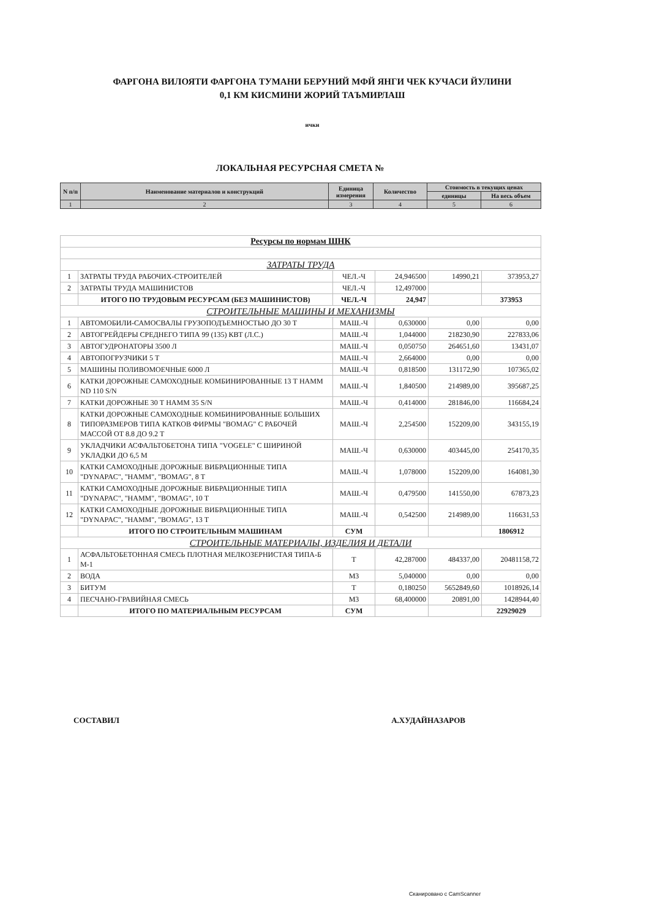ФАРГОНА ВИЛОЯТИ ФАРГОНА ТУМАНИ БЕРУНИЙ МФЙ ЯНГИ ЧЕК КУЧАСИ ЙУЛИНИ
0,1 КМ КИСМИНИ ЖОРИЙ ТАЪМИРЛАШ
ички
ЛОКАЛЬНАЯ РЕСУРСНАЯ СМЕТА №
| N п/п | Наименование материалов и конструкций | Единица измерения | Количество | Стоимость в текущих ценах | |
| --- | --- | --- | --- | --- | --- |
| | | | | единицы | На весь объем |
| 1 | 2 | 3 | 4 | 5 | 6 |
| Ресурсы по нормам ШНК | | | | | |
| ЗАТРАТЫ ТРУДА | | | | | |
| 1 | ЗАТРАТЫ ТРУДА РАБОЧИХ-СТРОИТЕЛЕЙ | ЧЕЛ.-Ч | 24,946500 | 14990,21 | 373953,27 |
| 2 | ЗАТРАТЫ ТРУДА МАШИНИСТОВ | ЧЕЛ.-Ч | 12,497000 | | |
| | ИТОГО ПО ТРУДОВЫМ РЕСУРСАМ (БЕЗ МАШИНИСТОВ) | ЧЕЛ.-Ч | 24,947 | | 373953 |
| СТРОИТЕЛЬНЫЕ МАШИНЫ И МЕХАНИЗМЫ | | | | | |
| 1 | АВТОМОБИЛИ-САМОСВАЛЫ ГРУЗОПОДЪЕМНОСТЬЮ ДО 30 Т | МАШ.-Ч | 0,630000 | 0,00 | 0,00 |
| 2 | АВТОГРЕЙДЕРЫ СРЕДНЕГО ТИПА 99 (135) КВТ (Л.С.) | МАШ.-Ч | 1,044000 | 218230,90 | 227833,06 |
| 3 | АВТОГУДРОНАТОРЫ 3500 Л | МАШ.-Ч | 0,050750 | 264651,60 | 13431,07 |
| 4 | АВТОПОГРУЗЧИКИ 5 Т | МАШ.-Ч | 2,664000 | 0,00 | 0,00 |
| 5 | МАШИНЫ ПОЛИВОМОЕЧНЫЕ 6000 Л | МАШ.-Ч | 0,818500 | 131172,90 | 107365,02 |
| 6 | КАТКИ ДОРОЖНЫЕ САМОХОДНЫЕ КОМБИНИРОВАННЫЕ 13 Т HAMM ND 110 S/N | МАШ.-Ч | 1,840500 | 214989,00 | 395687,25 |
| 7 | КАТКИ ДОРОЖНЫЕ 30 Т HAMM 35 S/N | МАШ.-Ч | 0,414000 | 281846,00 | 116684,24 |
| 8 | КАТКИ ДОРОЖНЫЕ САМОХОДНЫЕ КОМБИНИРОВАННЫЕ БОЛЬШИХ ТИПОРАЗМЕРОВ ТИПА КАТКОВ ФИРМЫ "BOMAG" С РАБОЧЕЙ МАССОЙ ОТ 8.8 ДО 9.2 Т | МАШ.-Ч | 2,254500 | 152209,00 | 343155,19 |
| 9 | УКЛАДЧИКИ АСФАЛЬТОБЕТОНА ТИПА "VOGELE" С ШИРИНОЙ УКЛАДКИ ДО 6,5 М | МАШ.-Ч | 0,630000 | 403445,00 | 254170,35 |
| 10 | КАТКИ САМОХОДНЫЕ ДОРОЖНЫЕ ВИБРАЦИОННЫЕ ТИПА "DYNAPAC", "HAMM", "BOMAG", 8 Т | МАШ.-Ч | 1,078000 | 152209,00 | 164081,30 |
| 11 | КАТКИ САМОХОДНЫЕ ДОРОЖНЫЕ ВИБРАЦИОННЫЕ ТИПА "DYNAPAC", "HAMM", "BOMAG", 10 Т | МАШ.-Ч | 0,479500 | 141550,00 | 67873,23 |
| 12 | КАТКИ САМОХОДНЫЕ ДОРОЖНЫЕ ВИБРАЦИОННЫЕ ТИПА "DYNAPAC", "HAMM", "BOMAG", 13 Т | МАШ.-Ч | 0,542500 | 214989,00 | 116631,53 |
| | ИТОГО ПО СТРОИТЕЛЬНЫМ МАШИНАМ | СУМ | | | 1806912 |
| СТРОИТЕЛЬНЫЕ МАТЕРИАЛЫ, ИЗДЕЛИЯ И ДЕТАЛИ | | | | | |
| 1 | АСФАЛЬТОБЕТОННАЯ СМЕСЬ ПЛОТНАЯ МЕЛКОЗЕРНИСТАЯ ТИПА-Б М-1 | Т | 42,287000 | 484337,00 | 20481158,72 |
| 2 | ВОДА | М3 | 5,040000 | 0,00 | 0,00 |
| 3 | БИТУМ | Т | 0,180250 | 5652849,60 | 1018926,14 |
| 4 | ПЕСЧАНО-ГРАВИЙНАЯ СМЕСЬ | М3 | 68,400000 | 20891,00 | 1428944,40 |
| | ИТОГО ПО МАТЕРИАЛЬНЫМ РЕСУРСАМ | СУМ | | | 22929029 |
СОСТАВИЛ А.ХУДАЙНАЗАРОВ
Сканировано с CamScanner